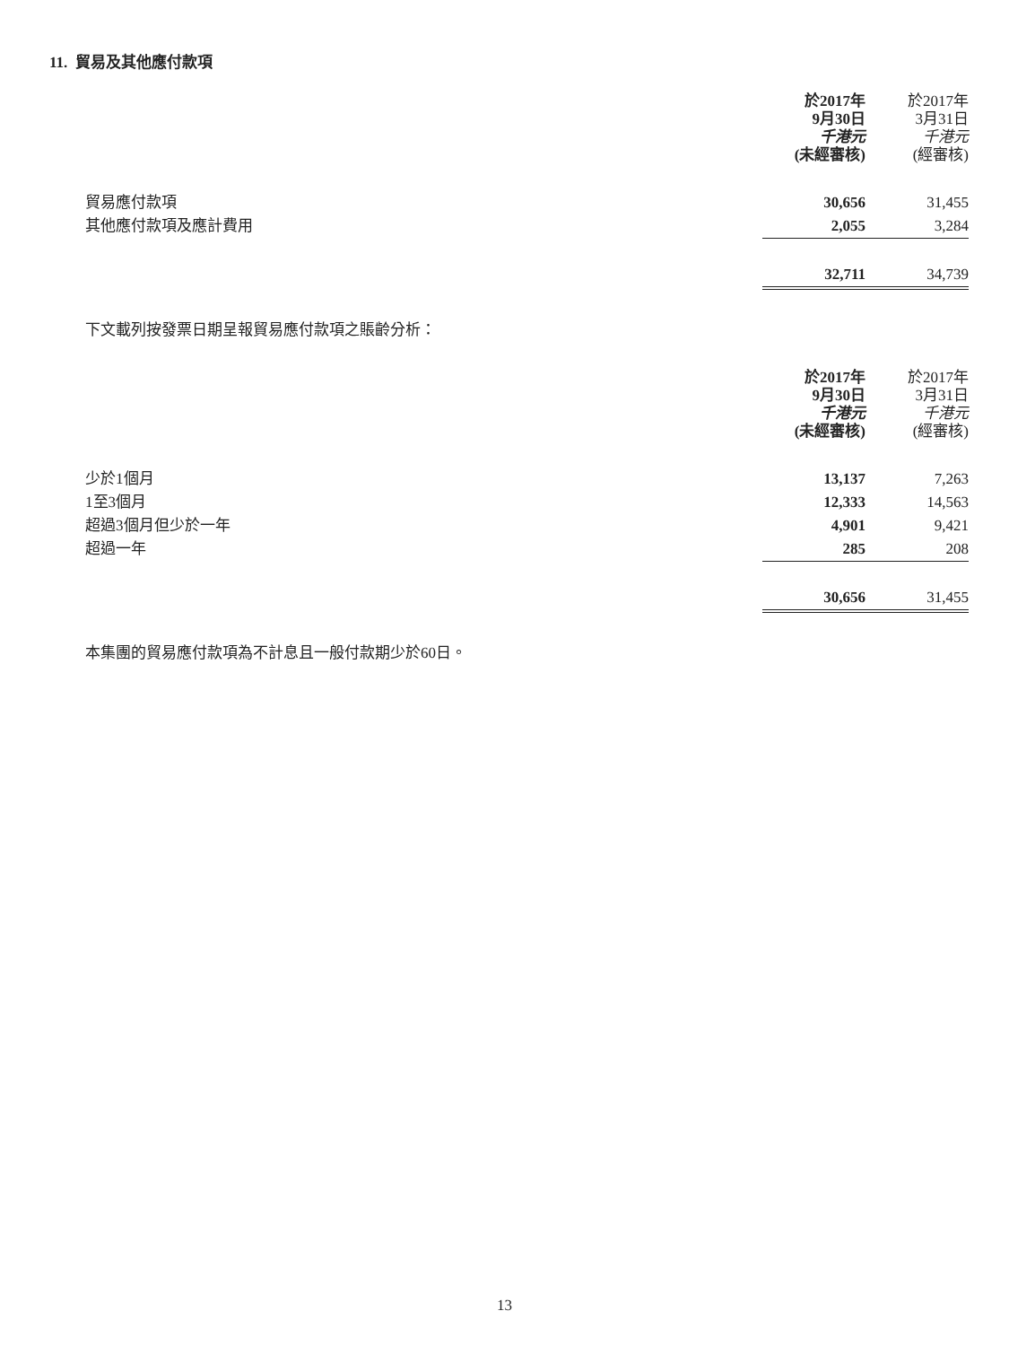11. 貿易及其他應付款項
| | 於2017年 9月30日 千港元 (未經審核) | | 於2017年 3月31日 千港元 (經審核) |
| --- | --- | --- | --- |
| 貿易應付款項 | 30,656 | | 31,455 |
| 其他應付款項及應計費用 | 2,055 | | 3,284 |
| | 32,711 | | 34,739 |
下文載列按發票日期呈報貿易應付款項之賬齡分析：
| | 於2017年 9月30日 千港元 (未經審核) | | 於2017年 3月31日 千港元 (經審核) |
| --- | --- | --- | --- |
| 少於1個月 | 13,137 | | 7,263 |
| 1至3個月 | 12,333 | | 14,563 |
| 超過3個月但少於一年 | 4,901 | | 9,421 |
| 超過一年 | 285 | | 208 |
| | 30,656 | | 31,455 |
本集團的貿易應付款項為不計息且一般付款期少於60日。
13